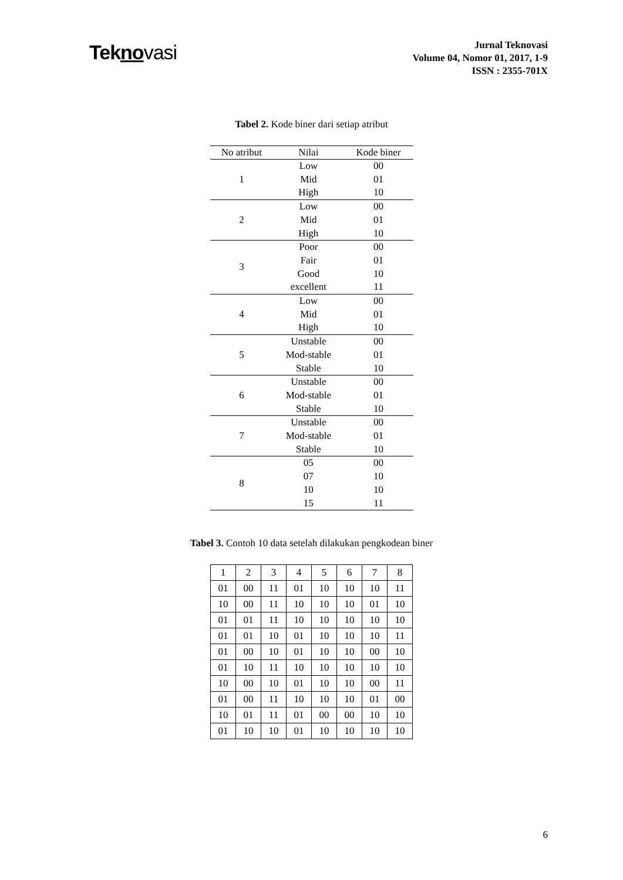Tekno vasi
Jurnal Teknovasi
Volume 04, Nomor 01, 2017, 1-9
ISSN : 2355-701X
Tabel 2. Kode biner dari setiap atribut
| No atribut | Nilai | Kode biner |
| --- | --- | --- |
| 1 | Low | 00 |
| | Mid | 01 |
| | High | 10 |
| 2 | Low | 00 |
| | Mid | 01 |
| | High | 10 |
| 3 | Poor | 00 |
| | Fair | 01 |
| | Good | 10 |
| | excellent | 11 |
| 4 | Low | 00 |
| | Mid | 01 |
| | High | 10 |
| 5 | Unstable | 00 |
| | Mod-stable | 01 |
| | Stable | 10 |
| 6 | Unstable | 00 |
| | Mod-stable | 01 |
| | Stable | 10 |
| 7 | Unstable | 00 |
| | Mod-stable | 01 |
| | Stable | 10 |
| 8 | 05 | 00 |
| | 07 | 10 |
| | 10 | 10 |
| | 15 | 11 |
Tabel 3. Contoh 10 data setelah dilakukan pengkodean biner
| 1 | 2 | 3 | 4 | 5 | 6 | 7 | 8 |
| 01 | 00 | 11 | 01 | 10 | 10 | 10 | 11 |
| 10 | 00 | 11 | 10 | 10 | 10 | 01 | 10 |
| 01 | 01 | 11 | 10 | 10 | 10 | 10 | 10 |
| 01 | 01 | 10 | 01 | 10 | 10 | 10 | 11 |
| 01 | 00 | 10 | 01 | 10 | 10 | 00 | 10 |
| 01 | 10 | 11 | 10 | 10 | 10 | 10 | 10 |
| 10 | 00 | 10 | 01 | 10 | 10 | 00 | 11 |
| 01 | 00 | 11 | 10 | 10 | 10 | 01 | 00 |
| 10 | 01 | 11 | 01 | 00 | 00 | 10 | 10 |
| 01 | 10 | 10 | 01 | 10 | 10 | 10 | 10 |
6